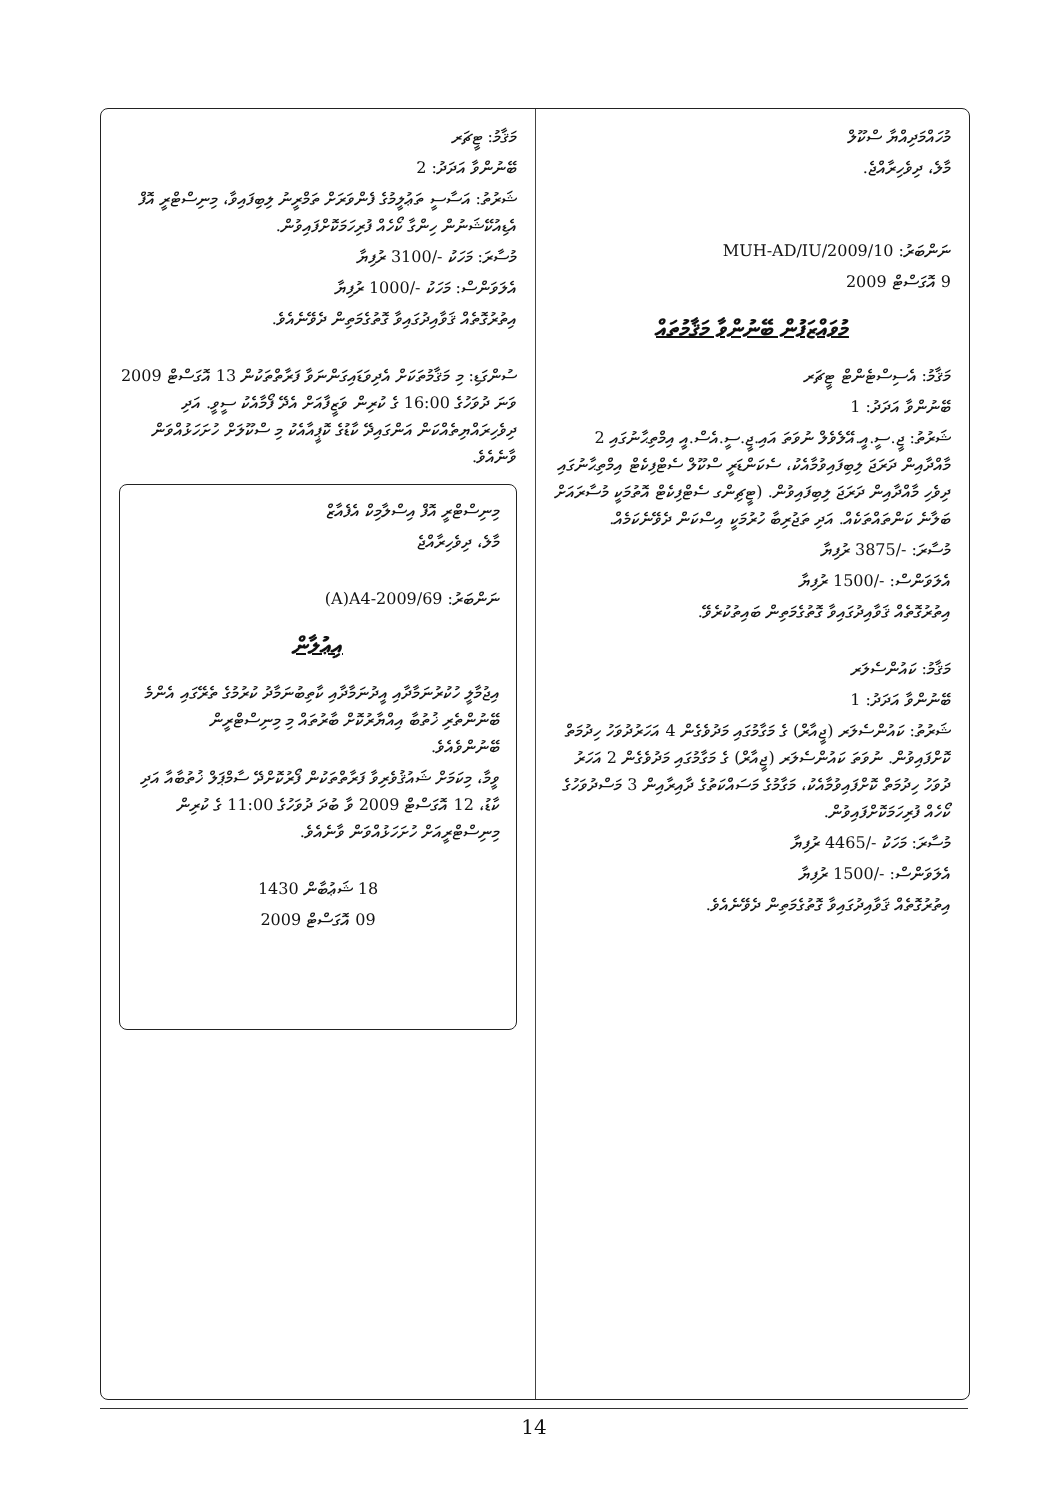މުހައްމަދިއްޔާ ސްކޫލް
މާލެ، ދިވެހިރާއްޖެ.
ނަންބަރު: MUH-AD/IU/2009/10
9 އޮގަސްޓް 2009
މުވައްޒަފުން ބޭނުންވާ މަޤާމުތައް
މަޤާމު: އެސިސްޓެންޓް ޓީޗަރ
ބޭނުންވާ އަދަދު: 1
ޝަރުތު: ޖީ.ސީ.އީ.އޭލެވެލް ނުވަތަ އައި.ޖީ.ސީ.އެސް.އީ އިމްތިޙާނުގައި 2 މާއްދާއިން ދަރަޖަ ލިބިފައިވުމާއެކު، ސެކަންޑަރީ ސްކޫލް ސެޓްފިކެޓް އިމްތިޙާނުގައި ދިވެހި މާއްދާއިން ދަރަޖަ ލިބިފައިވުން. (ޓީޗިންގ ސެޓްފިކެޓް އޮތުމަކީ މުސާރައަށް ބަލާނެ ކަންތައްތަކެއް. އަދި ތަޖުރިބާ ހުރުމަކީ އިސްކަން ދެވޭނެކަމެއް.
މުސާރަ: -/3875 ރުފިޔާ
އެލަވަންސް: -/1500 ރުފިޔާ
އިތުރުގޮތެއް ޤަވާއިދުގައިވާ ގޮތުގެމަތިން ބައިތުކުރެވޭ.
މަޤާމު: ކައުންސެލަރ
ބޭނުންވާ އަދަދު: 1
ޝަރުތު: ކައުންސެލަރ (ޖީއާރް) ގެ މަގާމުގައި މަދުވެގެން 4 އަހަރުދުވަހު ހިދުމަތް ކޮށްފައިވުން. ނުވަތަ ކައުންސެލަރ (ޖީއާރް) ގެ މަގާމުގައި މަދުވެގެން 2 އަހަރު ދުވަހު ހިދުމަތް ކޮށްފައިވުމާއެކު، މަގާމުގެ މަސައްކަތުގެ ދާއިރާއިން 3 މަސްދުވަހުގެ ކޯހެއް ފުރިހަމަކޮށްފައިވުން.
މުސާރަ: މަހަކު -/4465 ރުފިޔާ
އެލަވަންސް: -/1500 ރުފިޔާ
އިތުރުގޮތެއް ޤަވާއިދުގައިވާ ގޮތުގެމަތިން ދެވޭނެއެވެ.
މަޤާމު: ޓީޗަރ
ބޭނުންވާ އަދަދު: 2
ޝަރުތު: އަސާސީ ތަޢުލީމުގެ ފެންވަރަށް ތަމްރީނު ލިބިފައިވާ، މިނިސްޓްރީ އޮފް އެޑިއުކޭޝަނުން ހިންގާ ކޯހެއް ފުރިހަމަކޮށްފައިވުން.
މުސާރަ: މަހަކު -/3100 ރުފިޔާ
އެލަވަންސް: މަހަކު -/1000 ރުފިޔާ
އިތުރުގޮތެއް ޤަވާއިދުގައިވާ ގޮތުގެމަތިން ދެވޭނެއެވެ.
ސުންގަޑި: މި މަޤާމުތަކަށް އެދިވަޑައިގަންނަވާ ފަރާތްތަކުން 13 އޮގަސްޓް 2009 ވަނަ ދުވަހުގެ 16:00 ގެ ކުރިން ވަޒީފާއަށް އެދޭ ފޯމާއެކު ސީވީ. އަދި ދިވެހިރައްޔިތެއްކަން އަންގައިދޭ ކާޑުގެ ކޮޕީއާއެކު މި ސްކޫލަށް ހުށަހަޅުއްވަން ވާނެއެވެ.
މިނިސްޓްރީ އޮފް އިސްލާމިކް އެފެއާޒް
މާލެ، ދިވެހިރާއްޖެ
ނަންބަރު: (A)A4-2009/69
އިޢުލާން
އިޖުމާލީ ހުކުރުނަމާދާއި އީދުނަމާދާއި ކާތިބުނަމާދު ކުރުމުގެ ތެރޭގައި އެންމެ ބޭނުންތެރި ޚުތުބާ އިއްޔާރުކޮށް ބާރުތައް މި މިނިސްޓްރީން ބޭނުންވެއެވެ.
ވީމާ، މިކަމަށް ޝައުޤުވެރިވާ ފަރާތްތަކުން ފޯރުކޮށްދޭ ސާމްޕަލް ޚުތުބާއާ އަދި ކާޑު، 12 އޮގަސްޓް 2009 ވާ ބުދަ ދުވަހުގެ 11:00 ގެ ކުރިން މިނިސްޓްރީއަށް ހުށަހަޅުއްވަން ވާނެއެވެ.
18 ޝަޢުބާން 1430
09 އޮގަސްޓް 2009
14